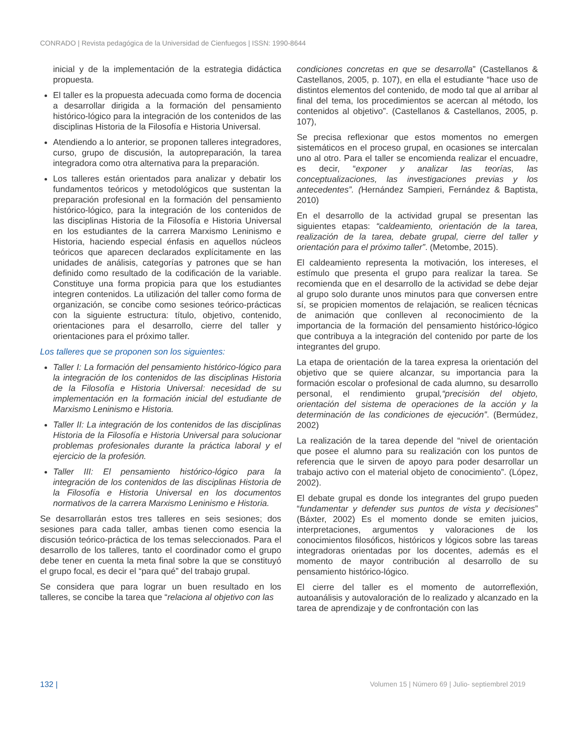CONRADO | Revista pedagógica de la Universidad de Cienfuegos | ISSN: 1990-8644
inicial y de la implementación de la estrategia didáctica propuesta.
El taller es la propuesta adecuada como forma de docencia a desarrollar dirigida a la formación del pensamiento histórico-lógico para la integración de los contenidos de las disciplinas Historia de la Filosofía e Historia Universal.
Atendiendo a lo anterior, se proponen talleres integradores, curso, grupo de discusión, la autopreparación, la tarea integradora como otra alternativa para la preparación.
Los talleres están orientados para analizar y debatir los fundamentos teóricos y metodológicos que sustentan la preparación profesional en la formación del pensamiento histórico-lógico, para la integración de los contenidos de las disciplinas Historia de la Filosofía e Historia Universal en los estudiantes de la carrera Marxismo Leninismo e Historia, haciendo especial énfasis en aquellos núcleos teóricos que aparecen declarados explícitamente en las unidades de análisis, categorías y patrones que se han definido como resultado de la codificación de la variable. Constituye una forma propicia para que los estudiantes integren contenidos. La utilización del taller como forma de organización, se concibe como sesiones teórico-prácticas con la siguiente estructura: título, objetivo, contenido, orientaciones para el desarrollo, cierre del taller y orientaciones para el próximo taller.
Los talleres que se proponen son los siguientes:
Taller I: La formación del pensamiento histórico-lógico para la integración de los contenidos de las disciplinas Historia de la Filosofía e Historia Universal: necesidad de su implementación en la formación inicial del estudiante de Marxismo Leninismo e Historia.
Taller II: La integración de los contenidos de las disciplinas Historia de la Filosofía e Historia Universal para solucionar problemas profesionales durante la práctica laboral y el ejercicio de la profesión.
Taller III: El pensamiento histórico-lógico para la integración de los contenidos de las disciplinas Historia de la Filosofía e Historia Universal en los documentos normativos de la carrera Marxismo Leninismo e Historia.
Se desarrollarán estos tres talleres en seis sesiones; dos sesiones para cada taller, ambas tienen como esencia la discusión teórico-práctica de los temas seleccionados. Para el desarrollo de los talleres, tanto el coordinador como el grupo debe tener en cuenta la meta final sobre la que se constituyó el grupo focal, es decir el “para qué” del trabajo grupal.
Se considera que para lograr un buen resultado en los talleres, se concibe la tarea que “relaciona al objetivo con las
condiciones concretas en que se desarrolla” (Castellanos & Castellanos, 2005, p. 107), en ella el estudiante “hace uso de distintos elementos del contenido, de modo tal que al arribar al final del tema, los procedimientos se acercan al método, los contenidos al objetivo”. (Castellanos & Castellanos, 2005, p. 107),
Se precisa reflexionar que estos momentos no emergen sistemáticos en el proceso grupal, en ocasiones se intercalan uno al otro. Para el taller se encomienda realizar el encuadre, es decir, “exponer y analizar las teorías, las conceptualizaciones, las investigaciones previas y los antecedentes”. (Hernández Sampieri, Fernández & Baptista, 2010)
En el desarrollo de la actividad grupal se presentan las siguientes etapas: “caldeamiento, orientación de la tarea, realización de la tarea, debate grupal, cierre del taller y orientación para el próximo taller”. (Metombe, 2015).
El caldeamiento representa la motivación, los intereses, el estímulo que presenta el grupo para realizar la tarea. Se recomienda que en el desarrollo de la actividad se debe dejar al grupo solo durante unos minutos para que conversen entre sí, se propicien momentos de relajación, se realicen técnicas de animación que conlleven al reconocimiento de la importancia de la formación del pensamiento histórico-lógico que contribuya a la integración del contenido por parte de los integrantes del grupo.
La etapa de orientación de la tarea expresa la orientación del objetivo que se quiere alcanzar, su importancia para la formación escolar o profesional de cada alumno, su desarrollo personal, el rendimiento grupal,“precisión del objeto, orientación del sistema de operaciones de la acción y la determinación de las condiciones de ejecución”. (Bermúdez, 2002)
La realización de la tarea depende del “nivel de orientación que posee el alumno para su realización con los puntos de referencia que le sirven de apoyo para poder desarrollar un trabajo activo con el material objeto de conocimiento”. (López, 2002).
El debate grupal es donde los integrantes del grupo pueden “fundamentar y defender sus puntos de vista y decisiones” (Báxter, 2002) Es el momento donde se emiten juicios, interpretaciones, argumentos y valoraciones de los conocimientos filosóficos, históricos y lógicos sobre las tareas integradoras orientadas por los docentes, además es el momento de mayor contribución al desarrollo de su pensamiento histórico-lógico.
El cierre del taller es el momento de autorreflexión, autoanálisis y autovaloración de lo realizado y alcanzado en la tarea de aprendizaje y de confrontación con las
132 | Volumen 15 | Número 69 | Julio- septiembrel 2019